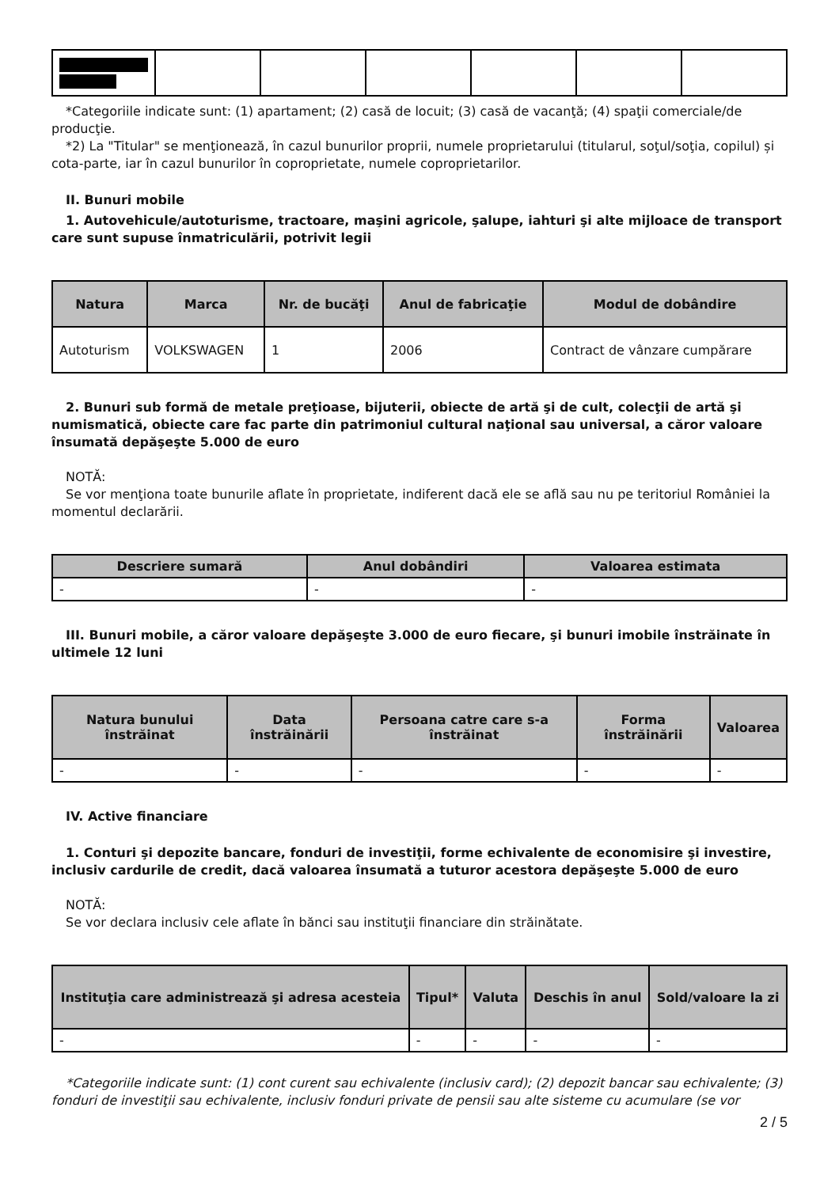*Categoriile indicate sunt: (1) apartament; (2) casă de locuit; (3) casă de vacanţă; (4) spaţii comerciale/de producţie.
*2) La "Titular" se menţionează, în cazul bunurilor proprii, numele proprietarului (titularul, soţul/soţia, copilul) și cota-parte, iar în cazul bunurilor în coproprietate, numele coproprietarilor.
II. Bunuri mobile
1. Autovehicule/autoturisme, tractoare, maşini agricole, şalupe, iahturi şi alte mijloace de transport care sunt supuse înmatriculării, potrivit legii
| Natura | Marca | Nr. de bucăţi | Anul de fabricaţie | Modul de dobândire |
| --- | --- | --- | --- | --- |
| Autoturism | VOLKSWAGEN | 1 | 2006 | Contract de vânzare cumpărare |
2. Bunuri sub formă de metale preţioase, bijuterii, obiecte de artă şi de cult, colecţii de artă şi numismatică, obiecte care fac parte din patrimoniul cultural naţional sau universal, a căror valoare însumată depăşeşte 5.000 de euro
NOTĂ:
Se vor menţiona toate bunurile aflate în proprietate, indiferent dacă ele se află sau nu pe teritoriul României la momentul declarării.
| Descriere sumară | Anul dobândiri | Valoarea estimata |
| --- | --- | --- |
| - | - | - |
III. Bunuri mobile, a căror valoare depăşeşte 3.000 de euro fiecare, şi bunuri imobile înstrăinate în ultimele 12 luni
| Natura bunului înstrăinat | Data înstrăinării | Persoana catre care s-a înstrăinat | Forma înstrăinării | Valoarea |
| --- | --- | --- | --- | --- |
| - | - | - | - | - |
IV. Active financiare
1. Conturi şi depozite bancare, fonduri de investiţii, forme echivalente de economisire şi investire, inclusiv cardurile de credit, dacă valoarea însumată a tuturor acestora depăşeşte 5.000 de euro
NOTĂ:
Se vor declara inclusiv cele aflate în bănci sau instituţii financiare din străinătate.
| Instituţia care administrează şi adresa acesteia | Tipul* | Valuta | Deschis în anul | Sold/valoare la zi |
| --- | --- | --- | --- | --- |
| - | - | - | - | - |
*Categoriile indicate sunt: (1) cont curent sau echivalente (inclusiv card); (2) depozit bancar sau echivalente; (3) fonduri de investiţii sau echivalente, inclusiv fonduri private de pensii sau alte sisteme cu acumulare (se vor
2 / 5